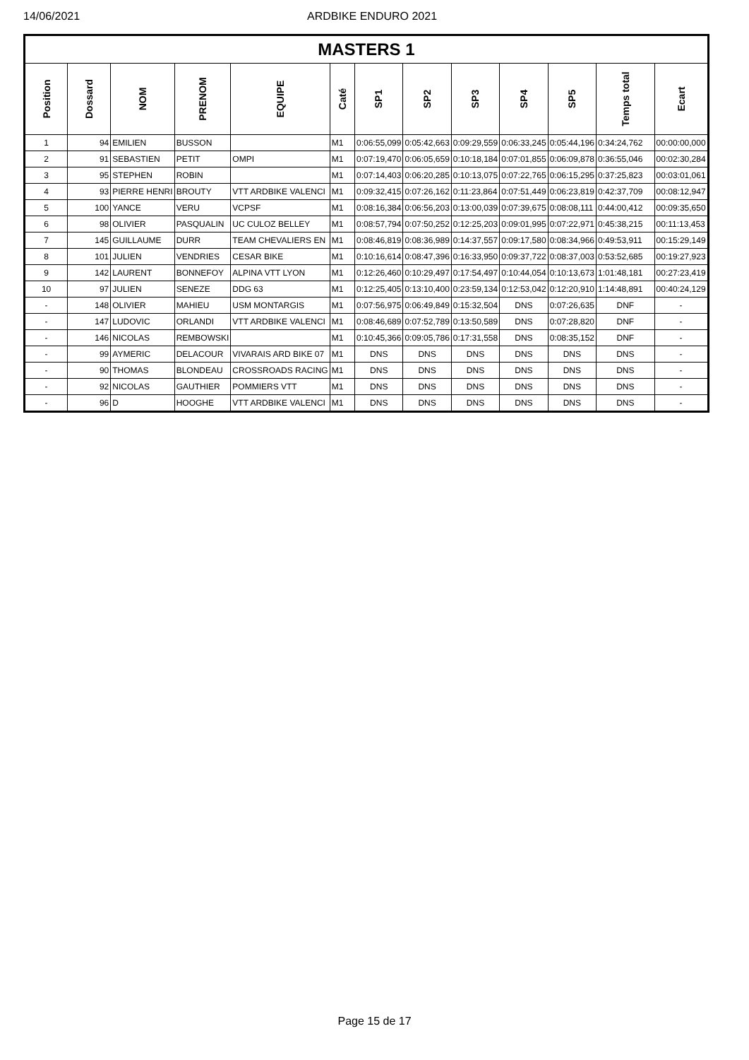14/06/2021 ARDBIKE ENDURO 2021
| MASTERS 1 | | | | | | | | | | | | |
| --- | --- | --- | --- | --- | --- | --- | --- | --- | --- | --- | --- | --- |
| Position | Dossard | NOM | PRENOM | EQUIPE | Caté | SP1 | SP2 | SP3 | SP4 | SP5 | Temps total | Ecart |
| 1 | 94 | EMILIEN | BUSSON | | M1 | 0:06:55,099 | 0:05:42,663 | 0:09:29,559 | 0:06:33,245 | 0:05:44,196 | 0:34:24,762 | 00:00:00,000 |
| 2 | 91 | SEBASTIEN | PETIT | OMPI | M1 | 0:07:19,470 | 0:06:05,659 | 0:10:18,184 | 0:07:01,855 | 0:06:09,878 | 0:36:55,046 | 00:02:30,284 |
| 3 | 95 | STEPHEN | ROBIN | | M1 | 0:07:14,403 | 0:06:20,285 | 0:10:13,075 | 0:07:22,765 | 0:06:15,295 | 0:37:25,823 | 00:03:01,061 |
| 4 | 93 | PIERRE HENRI | BROUTY | VTT ARDBIKE VALENCI | M1 | 0:09:32,415 | 0:07:26,162 | 0:11:23,864 | 0:07:51,449 | 0:06:23,819 | 0:42:37,709 | 00:08:12,947 |
| 5 | 100 | YANCE | VERU | VCPSF | M1 | 0:08:16,384 | 0:06:56,203 | 0:13:00,039 | 0:07:39,675 | 0:08:08,111 | 0:44:00,412 | 00:09:35,650 |
| 6 | 98 | OLIVIER | PASQUALIN | UC CULOZ BELLEY | M1 | 0:08:57,794 | 0:07:50,252 | 0:12:25,203 | 0:09:01,995 | 0:07:22,971 | 0:45:38,215 | 00:11:13,453 |
| 7 | 145 | GUILLAUME | DURR | TEAM CHEVALIERS EN | M1 | 0:08:46,819 | 0:08:36,989 | 0:14:37,557 | 0:09:17,580 | 0:08:34,966 | 0:49:53,911 | 00:15:29,149 |
| 8 | 101 | JULIEN | VENDRIES | CESAR BIKE | M1 | 0:10:16,614 | 0:08:47,396 | 0:16:33,950 | 0:09:37,722 | 0:08:37,003 | 0:53:52,685 | 00:19:27,923 |
| 9 | 142 | LAURENT | BONNEFOY | ALPINA VTT LYON | M1 | 0:12:26,460 | 0:10:29,497 | 0:17:54,497 | 0:10:44,054 | 0:10:13,673 | 1:01:48,181 | 00:27:23,419 |
| 10 | 97 | JULIEN | SENEZE | DDG 63 | M1 | 0:12:25,405 | 0:13:10,400 | 0:23:59,134 | 0:12:53,042 | 0:12:20,910 | 1:14:48,891 | 00:40:24,129 |
| - | 148 | OLIVIER | MAHIEU | USM MONTARGIS | M1 | 0:07:56,975 | 0:06:49,849 | 0:15:32,504 | DNS | 0:07:26,635 | DNF | - |
| - | 147 | LUDOVIC | ORLANDI | VTT ARDBIKE VALENCI | M1 | 0:08:46,689 | 0:07:52,789 | 0:13:50,589 | DNS | 0:07:28,820 | DNF | - |
| - | 146 | NICOLAS | REMBOWSKI | | M1 | 0:10:45,366 | 0:09:05,786 | 0:17:31,558 | DNS | 0:08:35,152 | DNF | - |
| - | 99 | AYMERIC | DELACOUR | VIVARAIS ARD BIKE 07 | M1 | DNS | DNS | DNS | DNS | DNS | DNS | - |
| - | 90 | THOMAS | BLONDEAU | CROSSROADS RACING | M1 | DNS | DNS | DNS | DNS | DNS | DNS | - |
| - | 92 | NICOLAS | GAUTHIER | POMMIERS VTT | M1 | DNS | DNS | DNS | DNS | DNS | DNS | - |
| - | 96 | D | HOOGHE | VTT ARDBIKE VALENCI | M1 | DNS | DNS | DNS | DNS | DNS | DNS | - |
Page 15 de 17